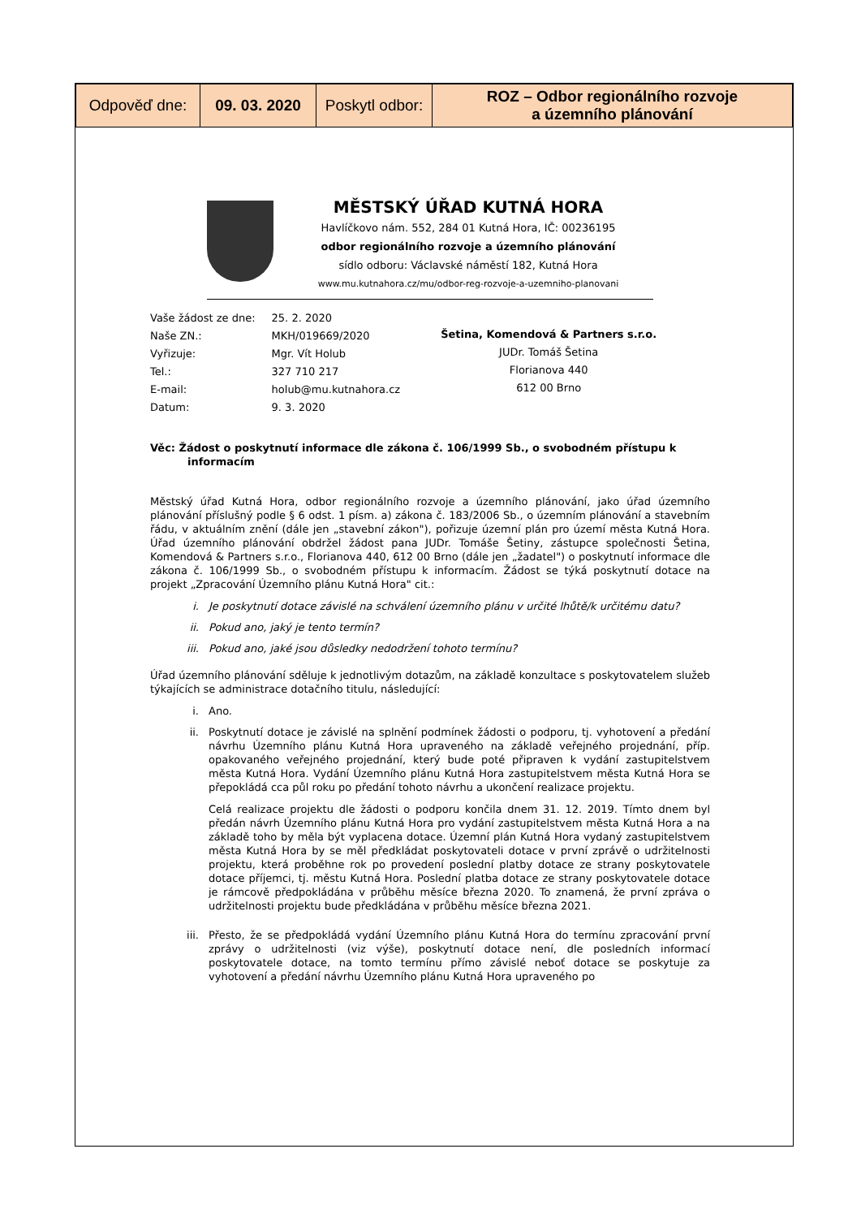| Odpověď dne: | 09. 03. 2020 | Poskytl odbor: | ROZ – Odbor regionálního rozvoje a územního plánování |
MĚSTSKÝ ÚŘAD KUTNÁ HORA
Havlíčkovo nám. 552, 284 01 Kutná Hora, IČ: 00236195
odbor regionálního rozvoje a územního plánování
sídlo odboru: Václavské náměstí 182, Kutná Hora
www.mu.kutnahora.cz/mu/odbor-reg-rozvoje-a-uzemniho-planovani
| Vaše žádost ze dne: | 25. 2. 2020 |
| Naše ZN.: | MKH/019669/2020 |
| Vyřizuje: | Mgr. Vít Holub |
| Tel.: | 327 710 217 |
| E-mail: | holub@mu.kutnahora.cz |
| Datum: | 9. 3. 2020 |
Šetina, Komendová & Partners s.r.o.
JUDr. Tomáš Šetina
Florianova 440
612 00 Brno
Věc: Žádost o poskytnutí informace dle zákona č. 106/1999 Sb., o svobodném přístupu k informacím
Městský úřad Kutná Hora, odbor regionálního rozvoje a územního plánování, jako úřad územního plánování příslušný podle § 6 odst. 1 písm. a) zákona č. 183/2006 Sb., o územním plánování a stavebním řádu, v aktuálním znění (dále jen „stavební zákon"), pořizuje územní plán pro území města Kutná Hora. Úřad územního plánování obdržel žádost pana JUDr. Tomáše Šetiny, zástupce společnosti Šetina, Komendová & Partners s.r.o., Florianova 440, 612 00 Brno (dále jen „žadatel") o poskytnutí informace dle zákona č. 106/1999 Sb., o svobodném přístupu k informacím. Žádost se týká poskytnutí dotace na projekt „Zpracování Územního plánu Kutná Hora" cit.:
i. Je poskytnutí dotace závislé na schválení územního plánu v určité lhůtě/k určitému datu?
ii. Pokud ano, jaký je tento termín?
iii. Pokud ano, jaké jsou důsledky nedodržení tohoto termínu?
Úřad územního plánování sděluje k jednotlivým dotazům, na základě konzultace s poskytovatelem služeb týkajících se administrace dotačního titulu, následující:
i. Ano.
ii. Poskytnutí dotace je závislé na splnění podmínek žádosti o podporu, tj. vyhotovení a předání návrhu Územního plánu Kutná Hora upraveného na základě veřejného projednání, příp. opakovaného veřejného projednání, který bude poté připraven k vydání zastupitelstvem města Kutná Hora. Vydání Územního plánu Kutná Hora zastupitelstvem města Kutná Hora se přepokládá cca půl roku po předání tohoto návrhu a ukončení realizace projektu.
Celá realizace projektu dle žádosti o podporu končila dnem 31. 12. 2019. Tímto dnem byl předán návrh Územního plánu Kutná Hora pro vydání zastupitelstvem města Kutná Hora a na základě toho by měla být vyplacena dotace. Územní plán Kutná Hora vydaný zastupitelstvem města Kutná Hora by se měl předkládat poskytovateli dotace v první zprávě o udržitelnosti projektu, která proběhne rok po provedení poslední platby dotace ze strany poskytovatele dotace příjemci, tj. městu Kutná Hora. Poslední platba dotace ze strany poskytovatele dotace je rámcově předpokládána v průběhu měsíce března 2020. To znamená, že první zpráva o udržitelnosti projektu bude předkládána v průběhu měsíce března 2021.
iii. Přesto, že se předpokládá vydání Územního plánu Kutná Hora do termínu zpracování první zprávy o udržitelnosti (viz výše), poskytnutí dotace není, dle posledních informací poskytovatele dotace, na tomto termínu přímo závislé neboť dotace se poskytuje za vyhotovení a předání návrhu Územního plánu Kutná Hora upraveného po